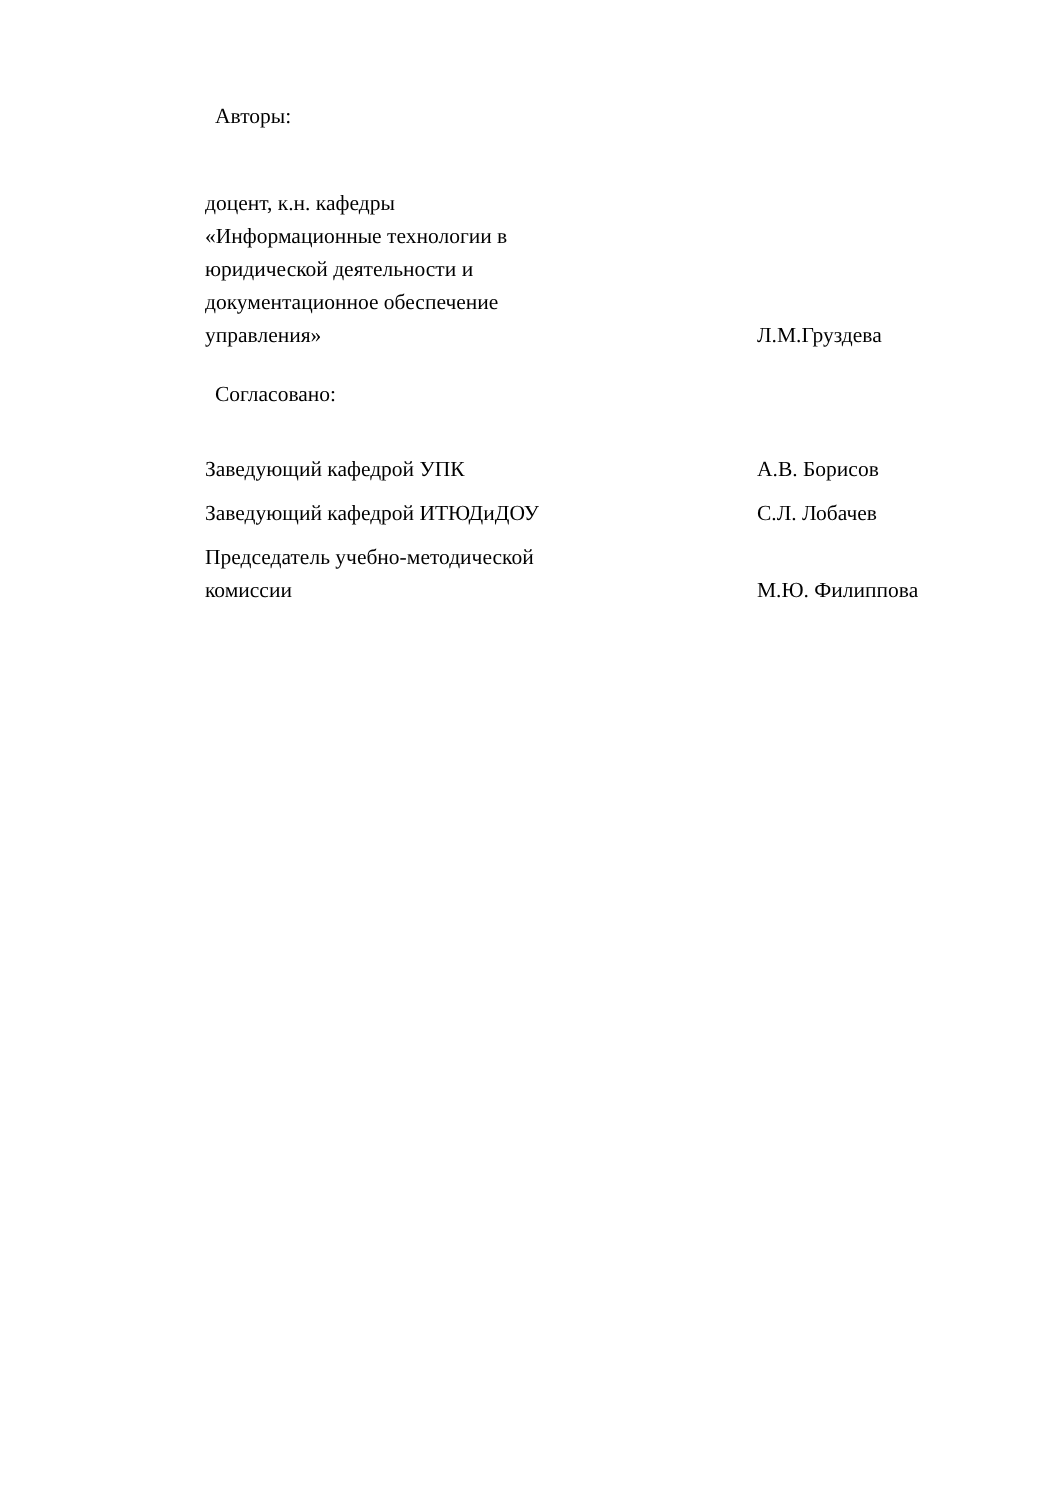Авторы:
доцент, к.н. кафедры
«Информационные технологии в
юридической деятельности и
документационное обеспечение
управления»
Л.М.Груздева
Согласовано:
Заведующий кафедрой УПК
А.В. Борисов
Заведующий кафедрой ИТЮДиДОУ
С.Л. Лобачев
Председатель учебно-методической
комиссии
М.Ю. Филиппова